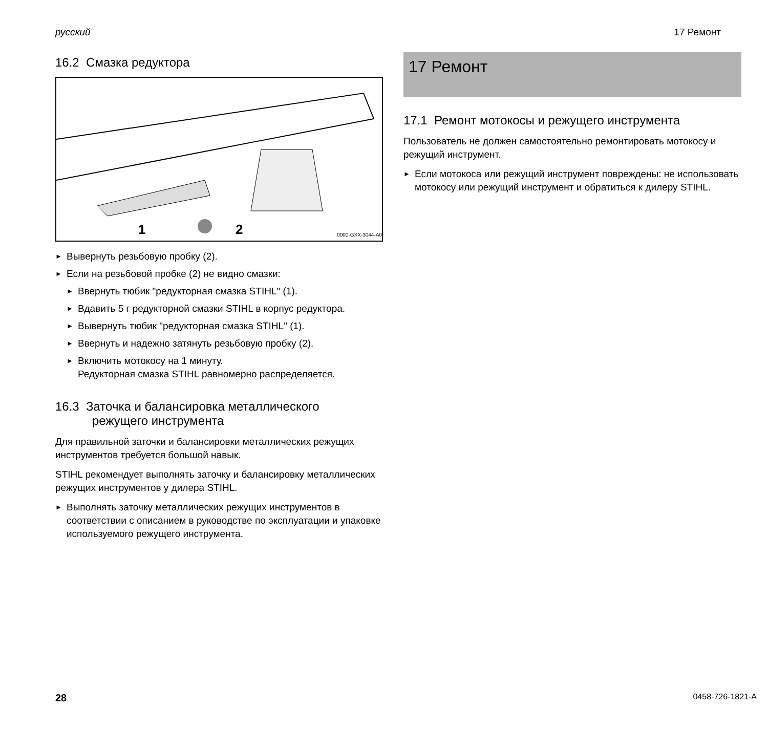русский 17 Ремонт
16.2 Смазка редуктора
1 2 0000-GXX-3044-A0
Вывернуть резьбовую пробку (2).
Если на резьбовой пробке (2) не видно смазки:
Ввернуть тюбик "редукторная смазка STIHL" (1).
Вдавить 5 г редукторной смазки STIHL в корпус редуктора.
Вывернуть тюбик "редукторная смазка STIHL" (1).
Ввернуть и надежно затянуть резьбовую пробку (2).
Включить мотокосу на 1 минуту.
Редукторная смазка STIHL равномерно распределяется.
16.3 Заточка и балансировка металлического
режущего инструмента
Для правильной заточки и балансировки металлических режущих инструментов требуется большой навык.
STIHL рекомендует выполнять заточку и балансировку металлических режущих инструментов у дилера STIHL.
Выполнять заточку металлических режущих инструментов в соответствии с описанием в руководстве по эксплуатации и упаковке используемого режущего инструмента.
17 Ремонт
17.1 Ремонт мотокосы и режущего инструмента
Пользователь не должен самостоятельно ремонтировать мотокосу и режущий инструмент.
Если мотокоса или режущий инструмент повреждены: не использовать мотокосу или режущий инструмент и обратиться к дилеру STIHL.
28 0458-726-1821-A